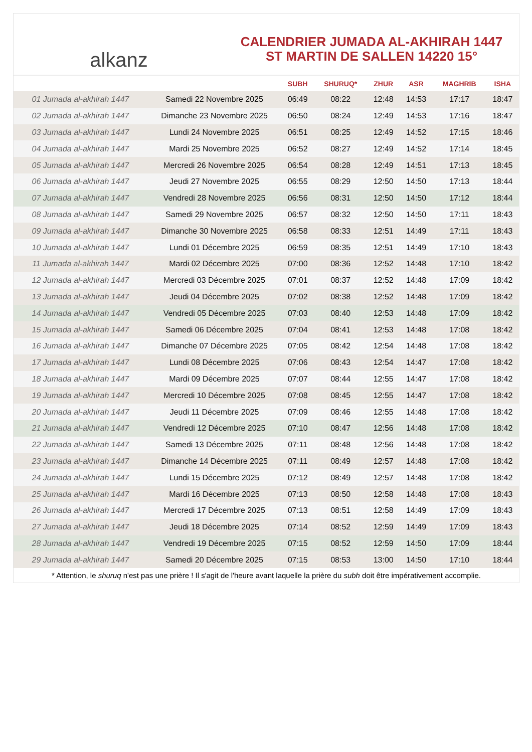alkanz
CALENDRIER JUMADA AL-AKHIRAH 1447
ST MARTIN DE SALLEN 14220 15°
| | | SUBH | SHURUQ* | ZHUR | ASR | MAGHRIB | ISHA |
| --- | --- | --- | --- | --- | --- | --- | --- |
| 01 Jumada al-akhirah 1447 | Samedi 22 Novembre 2025 | 06:49 | 08:22 | 12:48 | 14:53 | 17:17 | 18:47 |
| 02 Jumada al-akhirah 1447 | Dimanche 23 Novembre 2025 | 06:50 | 08:24 | 12:49 | 14:53 | 17:16 | 18:47 |
| 03 Jumada al-akhirah 1447 | Lundi 24 Novembre 2025 | 06:51 | 08:25 | 12:49 | 14:52 | 17:15 | 18:46 |
| 04 Jumada al-akhirah 1447 | Mardi 25 Novembre 2025 | 06:52 | 08:27 | 12:49 | 14:52 | 17:14 | 18:45 |
| 05 Jumada al-akhirah 1447 | Mercredi 26 Novembre 2025 | 06:54 | 08:28 | 12:49 | 14:51 | 17:13 | 18:45 |
| 06 Jumada al-akhirah 1447 | Jeudi 27 Novembre 2025 | 06:55 | 08:29 | 12:50 | 14:50 | 17:13 | 18:44 |
| 07 Jumada al-akhirah 1447 | Vendredi 28 Novembre 2025 | 06:56 | 08:31 | 12:50 | 14:50 | 17:12 | 18:44 |
| 08 Jumada al-akhirah 1447 | Samedi 29 Novembre 2025 | 06:57 | 08:32 | 12:50 | 14:50 | 17:11 | 18:43 |
| 09 Jumada al-akhirah 1447 | Dimanche 30 Novembre 2025 | 06:58 | 08:33 | 12:51 | 14:49 | 17:11 | 18:43 |
| 10 Jumada al-akhirah 1447 | Lundi 01 Décembre 2025 | 06:59 | 08:35 | 12:51 | 14:49 | 17:10 | 18:43 |
| 11 Jumada al-akhirah 1447 | Mardi 02 Décembre 2025 | 07:00 | 08:36 | 12:52 | 14:48 | 17:10 | 18:42 |
| 12 Jumada al-akhirah 1447 | Mercredi 03 Décembre 2025 | 07:01 | 08:37 | 12:52 | 14:48 | 17:09 | 18:42 |
| 13 Jumada al-akhirah 1447 | Jeudi 04 Décembre 2025 | 07:02 | 08:38 | 12:52 | 14:48 | 17:09 | 18:42 |
| 14 Jumada al-akhirah 1447 | Vendredi 05 Décembre 2025 | 07:03 | 08:40 | 12:53 | 14:48 | 17:09 | 18:42 |
| 15 Jumada al-akhirah 1447 | Samedi 06 Décembre 2025 | 07:04 | 08:41 | 12:53 | 14:48 | 17:08 | 18:42 |
| 16 Jumada al-akhirah 1447 | Dimanche 07 Décembre 2025 | 07:05 | 08:42 | 12:54 | 14:48 | 17:08 | 18:42 |
| 17 Jumada al-akhirah 1447 | Lundi 08 Décembre 2025 | 07:06 | 08:43 | 12:54 | 14:47 | 17:08 | 18:42 |
| 18 Jumada al-akhirah 1447 | Mardi 09 Décembre 2025 | 07:07 | 08:44 | 12:55 | 14:47 | 17:08 | 18:42 |
| 19 Jumada al-akhirah 1447 | Mercredi 10 Décembre 2025 | 07:08 | 08:45 | 12:55 | 14:47 | 17:08 | 18:42 |
| 20 Jumada al-akhirah 1447 | Jeudi 11 Décembre 2025 | 07:09 | 08:46 | 12:55 | 14:48 | 17:08 | 18:42 |
| 21 Jumada al-akhirah 1447 | Vendredi 12 Décembre 2025 | 07:10 | 08:47 | 12:56 | 14:48 | 17:08 | 18:42 |
| 22 Jumada al-akhirah 1447 | Samedi 13 Décembre 2025 | 07:11 | 08:48 | 12:56 | 14:48 | 17:08 | 18:42 |
| 23 Jumada al-akhirah 1447 | Dimanche 14 Décembre 2025 | 07:11 | 08:49 | 12:57 | 14:48 | 17:08 | 18:42 |
| 24 Jumada al-akhirah 1447 | Lundi 15 Décembre 2025 | 07:12 | 08:49 | 12:57 | 14:48 | 17:08 | 18:42 |
| 25 Jumada al-akhirah 1447 | Mardi 16 Décembre 2025 | 07:13 | 08:50 | 12:58 | 14:48 | 17:08 | 18:43 |
| 26 Jumada al-akhirah 1447 | Mercredi 17 Décembre 2025 | 07:13 | 08:51 | 12:58 | 14:49 | 17:09 | 18:43 |
| 27 Jumada al-akhirah 1447 | Jeudi 18 Décembre 2025 | 07:14 | 08:52 | 12:59 | 14:49 | 17:09 | 18:43 |
| 28 Jumada al-akhirah 1447 | Vendredi 19 Décembre 2025 | 07:15 | 08:52 | 12:59 | 14:50 | 17:09 | 18:44 |
| 29 Jumada al-akhirah 1447 | Samedi 20 Décembre 2025 | 07:15 | 08:53 | 13:00 | 14:50 | 17:10 | 18:44 |
* Attention, le shuruq n'est pas une prière ! Il s'agit de l'heure avant laquelle la prière du subh doit être impérativement accomplie.